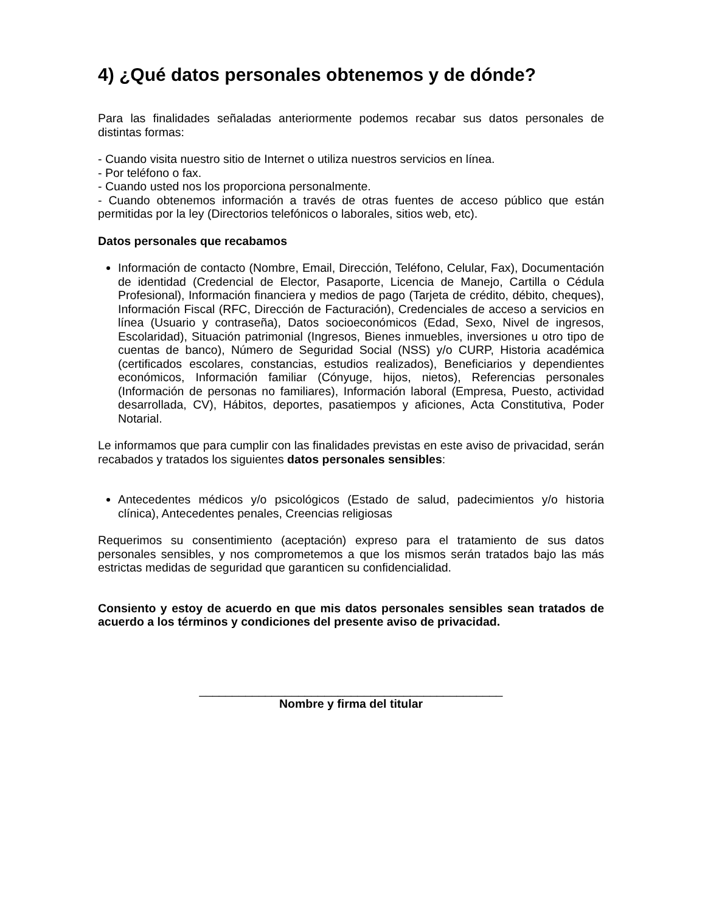4) ¿Qué datos personales obtenemos y de dónde?
Para las finalidades señaladas anteriormente podemos recabar sus datos personales de distintas formas:
- Cuando visita nuestro sitio de Internet o utiliza nuestros servicios en línea.
- Por teléfono o fax.
- Cuando usted nos los proporciona personalmente.
- Cuando obtenemos información a través de otras fuentes de acceso público que están permitidas por la ley (Directorios telefónicos o laborales, sitios web, etc).
Datos personales que recabamos
Información de contacto (Nombre, Email, Dirección, Teléfono, Celular, Fax), Documentación de identidad (Credencial de Elector, Pasaporte, Licencia de Manejo, Cartilla o Cédula Profesional), Información financiera y medios de pago (Tarjeta de crédito, débito, cheques), Información Fiscal (RFC, Dirección de Facturación), Credenciales de acceso a servicios en línea (Usuario y contraseña), Datos socioeconómicos (Edad, Sexo, Nivel de ingresos, Escolaridad), Situación patrimonial (Ingresos, Bienes inmuebles, inversiones u otro tipo de cuentas de banco), Número de Seguridad Social (NSS) y/o CURP, Historia académica (certificados escolares, constancias, estudios realizados), Beneficiarios y dependientes económicos, Información familiar (Cónyuge, hijos, nietos), Referencias personales (Información de personas no familiares), Información laboral (Empresa, Puesto, actividad desarrollada, CV), Hábitos, deportes, pasatiempos y aficiones, Acta Constitutiva, Poder Notarial.
Le informamos que para cumplir con las finalidades previstas en este aviso de privacidad, serán recabados y tratados los siguientes datos personales sensibles:
Antecedentes médicos y/o psicológicos (Estado de salud, padecimientos y/o historia clínica), Antecedentes penales, Creencias religiosas
Requerimos su consentimiento (aceptación) expreso para el tratamiento de sus datos personales sensibles, y nos comprometemos a que los mismos serán tratados bajo las más estrictas medidas de seguridad que garanticen su confidencialidad.
Consiento y estoy de acuerdo en que mis datos personales sensibles sean tratados de acuerdo a los términos y condiciones del presente aviso de privacidad.
______________________________________________
Nombre y firma del titular